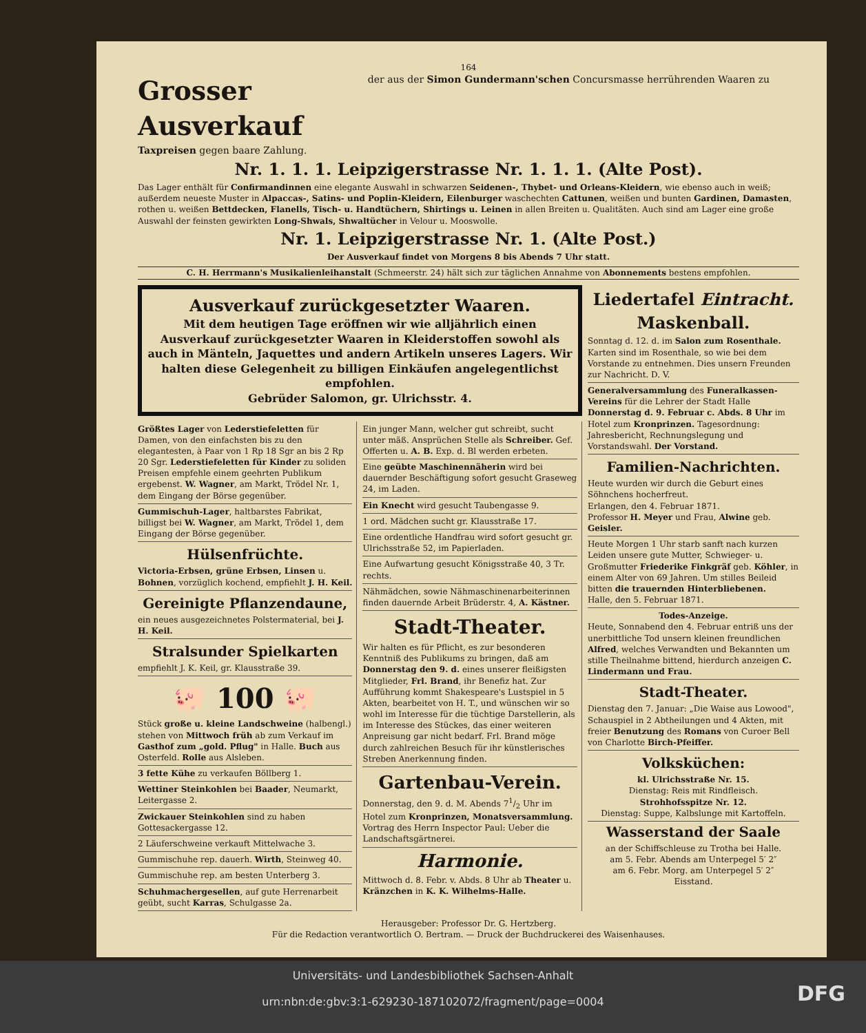164
Grosser Ausverkauf
der aus der Simon Gundermann'schen Concursmasse herrührenden Waaren zu Taxpreisen gegen baare Zahlung.
Nr. 1. 1. 1. Leipzigerstrasse Nr. 1. 1. 1. (Alte Post).
Das Lager enthält für Confirmandinnen eine elegante Auswahl in schwarzen Seidenen-, Thybet- und Orleans-Kleidern, wie ebenso auch in weiß; außerdem neueste Muster in Alpaccas-, Satins- und Poplin-Kleidern, Eilenburger waschechten Cattunen, weißen und bunten Gardinen, Damasten, rothen u. weißen Bettdecken, Flanells, Tisch- u. Handtüchern, Shirtings u. Leinen in allen Breiten u. Qualitäten. Auch sind am Lager eine große Auswahl der feinsten gewirkten Long-Shwals, Shwaltücher in Velour u. Mooswolle.
Nr. 1. Leipzigerstrasse Nr. 1. (Alte Post.)
Der Ausverkauf findet von Morgens 8 bis Abends 7 Uhr statt.
C. H. Herrmann's Musikalienleihanstalt (Schmeerstr. 24) hält sich zur täglichen Annahme von Abonnements bestens empfohlen.
Ausverkauf zurückgesetzter Waaren.
Mit dem heutigen Tage eröffnen wir wie alljährlich einen Ausverkauf zurückgesetzter Waaren in Kleiderstoffen sowohl als auch in Mänteln, Jaquettes und andern Artikeln unseres Lagers. Wir halten diese Gelegenheit zu billigen Einkäufen angelegentlichst empfohlen.
Gebrüder Salomon, gr. Ulrichsstr. 4.
Größtes Lager von Lederstiefeletten für Damen, von den einfachsten bis zu den elegantesten, à Paar von 1 Rp 18 Sgr an bis 2 Rp 20 Sgr. Lederstiefeletten für Kinder zu soliden Preisen empfehle einem geehrten Publikum ergebenst. W. Wagner, am Markt, Trödel Nr. 1, dem Eingang der Börse gegenüber.
Gummischuh-Lager, haltbarstes Fabrikat, billigst bei W. Wagner, am Markt, Trödel 1, dem Eingang der Börse gegenüber.
Hülsenfrüchte.
Victoria-Erbsen, grüne Erbsen, Linsen u. Bohnen, vorzüglich kochend, empfiehlt J. H. Keil.
Gereinigte Pflanzendaune,
ein neues ausgezeichnetes Polstermaterial, bei J. H. Keil.
Stralsunder Spielkarten
empfiehlt J. K. Keil, gr. Klausstraße 39.
🐖 100 🐖
Stück große u. kleine Landschweine (halbengl.) stehen von Mittwoch früh ab zum Verkauf im Gasthof zum „gold. Pflug" in Halle. Buch aus Osterfeld. Rolle aus Alsleben.
3 fette Kühe zu verkaufen Böllberg 1.
Wettiner Steinkohlen bei Baader, Neumarkt, Leitergasse 2.
Zwickauer Steinkohlen sind zu haben Gottesackergasse 12.
2 Läuferschweine verkauft Mittelwache 3.
Gummischuhe rep. dauerh. Wirth, Steinweg 40.
Gummischuhe rep. am besten Unterberg 3.
Schuhmachergesellen, auf gute Herrenarbeit geübt, sucht Karras, Schulgasse 2a.
Ein junger Mann, welcher gut schreibt, sucht unter mäß. Ansprüchen Stelle als Schreiber. Gef. Offerten u. A. B. Exp. d. Bl werden erbeten.
Eine geübte Maschinennäherin wird bei dauernder Beschäftigung sofort gesucht Graseweg 24, im Laden.
Ein Knecht wird gesucht Taubengasse 9.
1 ord. Mädchen sucht gr. Klausstraße 17.
Eine ordentliche Handfrau wird sofort gesucht gr. Ulrichsstraße 52, im Papierladen.
Eine Aufwartung gesucht Königsstraße 40, 3 Tr. rechts.
Nähmädchen, sowie Nähmaschinenarbeiterinnen finden dauernde Arbeit Brüderstr. 4, A. Kästner.
Stadt-Theater.
Wir halten es für Pflicht, es zur besonderen Kenntniß des Publikums zu bringen, daß am Donnerstag den 9. d. eines unserer fleißigsten Mitglieder, Frl. Brand, ihr Benefiz hat. Zur Aufführung kommt Shakespeare's Lustspiel in 5 Akten, bearbeitet von H. T., und wünschen wir so wohl im Interesse für die tüchtige Darstellerin, als im Interesse des Stückes, das einer weiteren Anpreisung gar nicht bedarf. Frl. Brand möge durch zahlreichen Besuch für ihr künstlerisches Streben Anerkennung finden.
Gartenbau-Verein.
Donnerstag, den 9. d. M. Abends 71/2 Uhr im Hotel zum Kronprinzen, Monatsversammlung. Vortrag des Herrn Inspector Paul: Ueber die Landschaftsgärtnerei.
Harmonie.
Mittwoch d. 8. Febr. v. Abds. 8 Uhr ab Theater u. Kränzchen in K. K. Wilhelms-Halle.
Liedertafel Eintracht.
Maskenball.
Sonntag d. 12. d. im Salon zum Rosenthale. Karten sind im Rosenthale, so wie bei dem Vorstande zu entnehmen. Dies unsern Freunden zur Nachricht. D. V.
Generalversammlung des Funeralkassen-Vereins für die Lehrer der Stadt Halle Donnerstag d. 9. Februar c. Abds. 8 Uhr im Hotel zum Kronprinzen. Tagesordnung: Jahresbericht, Rechnungslegung und Vorstandswahl. Der Vorstand.
Familien-Nachrichten.
Heute wurden wir durch die Geburt eines Söhnchens hocherfreut.
Erlangen, den 4. Februar 1871.
Professor H. Meyer und Frau, Alwine geb. Geisler.
Heute Morgen 1 Uhr starb sanft nach kurzen Leiden unsere gute Mutter, Schwieger- u. Großmutter Friederike Finkgräf geb. Köhler, in einem Alter von 69 Jahren. Um stilles Beileid bitten die trauernden Hinterbliebenen.
Halle, den 5. Februar 1871.
Todes-Anzeige.
Heute, Sonnabend den 4. Februar entriß uns der unerbittliche Tod unsern kleinen freundlichen Alfred, welches Verwandten und Bekannten um stille Theilnahme bittend, hierdurch anzeigen C. Lindermann und Frau.
Stadt-Theater.
Dienstag den 7. Januar: „Die Waise aus Lowood", Schauspiel in 2 Abtheilungen und 4 Akten, mit freier Benutzung des Romans von Curoer Bell von Charlotte Birch-Pfeiffer.
Volksküchen:
kl. Ulrichsstraße Nr. 15.
Dienstag: Reis mit Rindfleisch.
Strohhofsspitze Nr. 12.
Dienstag: Suppe, Kalbslunge mit Kartoffeln.
Wasserstand der Saale
an der Schiffschleuse zu Trotha bei Halle.
am 5. Febr. Abends am Unterpegel 5′ 2″
am 6. Febr. Morg. am Unterpegel 5′ 2″
Eisstand.
Herausgeber: Professor Dr. G. Hertzberg.
Für die Redaction verantwortlich O. Bertram. — Druck der Buchdruckerei des Waisenhauses.
Universitäts- und Landesbibliothek Sachsen-Anhalt
urn:nbn:de:gbv:3:1-629230-187102072/fragment/page=0004
DFG